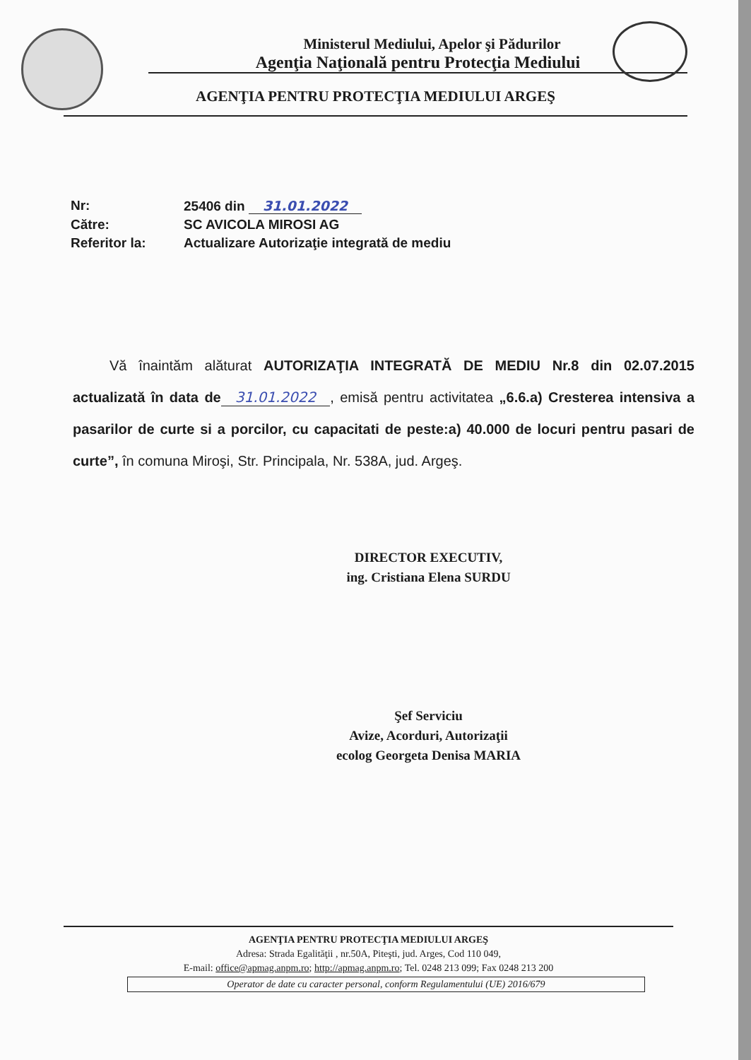Ministerul Mediului, Apelor şi Pădurilor
Agenţia Naţională pentru Protecţia Mediului
AGENŢIA PENTRU PROTECŢIA MEDIULUI ARGEŞ
Nr: 25406 din 31.01.2022
Către: SC AVICOLA MIROSI AG
Referitor la: Actualizare Autorizaţie integrată de mediu
Vă înaintăm alăturat AUTORIZAŢIA INTEGRATĂ DE MEDIU Nr.8 din 02.07.2015 actualizată în data de 31.01.2022, emisă pentru activitatea „6.6.a) Cresterea intensiva a pasarilor de curte si a porcilor, cu capacitati de peste:a) 40.000 de locuri pentru pasari de curte”, în comuna Miroşi, Str. Principala, Nr. 538A, jud. Argeş.
DIRECTOR EXECUTIV,
ing. Cristiana Elena SURDU
Şef Serviciu
Avize, Acorduri, Autorizaţii
ecolog Georgeta Denisa MARIA
AGENŢIA PENTRU PROTECŢIA MEDIULUI ARGEŞ
Adresa: Strada Egalităţii , nr.50A, Piteşti, jud. Arges, Cod 110 049,
E-mail: office@apmag.anpm.ro; http://apmag.anpm.ro; Tel. 0248 213 099; Fax 0248 213 200
Operator de date cu caracter personal, conform Regulamentului (UE) 2016/679